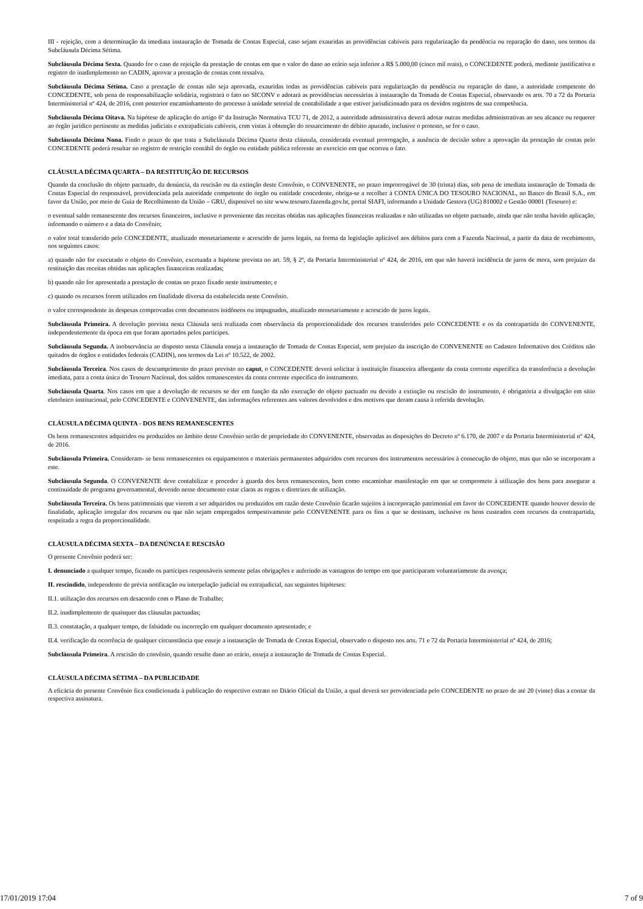III - rejeição, com a determinação da imediata instauração de Tomada de Contas Especial, caso sejam exauridas as providências cabíveis para regularização da pendência ou reparação do dano, nos termos da Subcláusula Décima Sétima.
Subcláusula Décima Sexta. Quando for o caso de rejeição da prestação de contas em que o valor do dano ao erário seja inferior a R$ 5.000,00 (cinco mil reais), o CONCEDENTE poderá, mediante justificativa e registro do inadimplemento no CADIN, aprovar a prestação de contas com ressalva.
Subcláusula Décima Sétima. Caso a prestação de contas não seja aprovada, exauridas todas as providências cabíveis para regularização da pendência ou reparação do dano, a autoridade competente do CONCEDENTE, sob pena de responsabilização solidária, registrará o fato no SICONV e adotará as providências necessárias à instauração da Tomada de Contas Especial, observando os arts. 70 a 72 da Portaria Interministerial nº 424, de 2016, com posterior encaminhamento do processo à unidade setorial de contabilidade a que estiver jurisdicionado para os devidos registros de sua competência.
Subcláusula Décima Oitava. Na hipótese de aplicação do artigo 6º da Instrução Normativa TCU 71, de 2012, a autoridade administrativa deverá adotar outras medidas administrativas ao seu alcance ou requerer ao órgão jurídico pertinente as medidas judiciais e extrajudiciais cabíveis, com vistas à obtenção do ressarcimento do débito apurado, inclusive o protesto, se for o caso.
Subcláusula Décima Nona. Findo o prazo de que trata a Subcláusula Décima Quarta desta cláusula, considerada eventual prorrogação, a ausência de decisão sobre a aprovação da prestação de contas pelo CONCEDENTE poderá resultar no registro de restrição contábil do órgão ou entidade pública referente ao exercício em que ocorreu o fato.
CLÁUSULA DÉCIMA QUARTA – DA RESTITUIÇÃO DE RECURSOS
Quando da conclusão do objeto pactuado, da denúncia, da rescisão ou da extinção deste Convênio, o CONVENENTE, no prazo improrrogável de 30 (trinta) dias, sob pena de imediata instauração de Tomada de Contas Especial do responsável, providenciada pela autoridade competente do órgão ou entidade concedente, obriga-se a recolher à CONTA ÚNICA DO TESOURO NACIONAL, no Banco do Brasil S.A., em favor da União, por meio de Guia de Recolhimento da União – GRU, disponível no site www.tesouro.fazenda.gov.br, portal SIAFI, informando a Unidade Gestora (UG) 810002 e Gestão 00001 (Tesouro) e:
o eventual saldo remanescente dos recursos financeiros, inclusive o proveniente das receitas obtidas nas aplicações financeiras realizadas e não utilizadas no objeto pactuado, ainda que não tenha havido aplicação, informando o número e a data do Convênio;
o valor total transferido pelo CONCEDENTE, atualizado monetariamente e acrescido de juros legais, na forma da legislação aplicável aos débitos para com a Fazenda Nacional, a partir da data de recebimento, nos seguintes casos:
a) quando não for executado o objeto do Convênio, excetuada a hipótese prevista no art. 59, § 2º, da Portaria Interministerial nº 424, de 2016, em que não haverá incidência de juros de mora, sem prejuízo da restituição das receitas obtidas nas aplicações financeiras realizadas;
b) quando não for apresentada a prestação de contas no prazo fixado neste instrumento; e
c) quando os recursos forem utilizados em finalidade diversa da estabelecida neste Convênio.
o valor correspondente às despesas comprovadas com documentos inidôneos ou impugnados, atualizado monetariamente e acrescido de juros legais.
Subcláusula Primeira. A devolução prevista nesta Cláusula será realizada com observância da proporcionalidade dos recursos transferidos pelo CONCEDENTE e os da contrapartida do CONVENENTE, independentemente da época em que foram aportados pelos partícipes.
Subcláusula Segunda. A inobservância ao disposto nesta Cláusula enseja a instauração de Tomada de Contas Especial, sem prejuízo da inscrição do CONVENENTE no Cadastro Informativo dos Créditos não quitados de órgãos e entidades federais (CADIN), nos termos da Lei nº 10.522, de 2002.
Subcláusula Terceira. Nos casos de descumprimento do prazo previsto no caput, o CONCEDENTE deverá solicitar à instituição financeira albergante da conta corrente específica da transferência a devolução imediata, para a conta única do Tesouro Nacional, dos saldos remanescentes da conta corrente específica do instrumento.
Subcláusula Quarta. Nos casos em que a devolução de recursos se der em função da não execução do objeto pactuado ou devido a extinção ou rescisão do instrumento, é obrigatória a divulgação em sítio eletrônico institucional, pelo CONCEDENTE e CONVENENTE, das informações referentes aos valores devolvidos e dos motivos que deram causa à referida devolução.
CLÁUSULA DÉCIMA QUINTA - DOS BENS REMANESCENTES
Os bens remanescentes adquiridos ou produzidos no âmbito deste Convênio serão de propriedade do CONVENENTE, observadas as disposições do Decreto nº 6.170, de 2007 e da Portaria Interministerial nº 424, de 2016.
Subcláusula Primeira. Consideram- se bens remanescentes os equipamentos e materiais permanentes adquiridos com recursos dos instrumentos necessários à consecução do objeto, mas que não se incorporam a este.
Subcláusula Segunda. O CONVENENTE deve contabilizar e proceder à guarda dos bens remanescentes, bem como encaminhar manifestação em que se compromete à utilização dos bens para assegurar a continuidade de programa governamental, devendo nesse documento estar claras as regras e diretrizes de utilização.
Subcláusula Terceira. Os bens patrimoniais que vierem a ser adquiridos ou produzidos em razão deste Convênio ficarão sujeitos à incorporação patrimonial em favor do CONCEDENTE quando houver desvio de finalidade, aplicação irregular dos recursos ou que não sejam empregados tempestivamente pelo CONVENENTE para os fins a que se destinam, inclusive os bens custeados com recursos da contrapartida, respeitada a regra da proporcionalidade.
CLÁUSULA DÉCIMA SEXTA – DA DENÚNCIA E RESCISÃO
O presente Convênio poderá ser:
I. denunciado a qualquer tempo, ficando os partícipes responsáveis somente pelas obrigações e auferindo as vantagens do tempo em que participaram voluntariamente da avença;
II. rescindido, independente de prévia notificação ou interpelação judicial ou extrajudicial, nas seguintes hipóteses:
II.1. utilização dos recursos em desacordo com o Plano de Trabalho;
II.2. inadimplemento de quaisquer das cláusulas pactuadas;
II.3. constatação, a qualquer tempo, de falsidade ou incorreção em qualquer documento apresentado; e
II.4. verificação da ocorrência de qualquer circunstância que enseje a instauração de Tomada de Contas Especial, observado o disposto nos arts. 71 e 72 da Portaria Interministerial nº 424, de 2016;
Subcláusula Primeira. A rescisão do convênio, quando resulte dano ao erário, enseja a instauração de Tomada de Contas Especial.
CLÁUSULA DÉCIMA SÉTIMA – DA PUBLICIDADE
A eficácia do presente Convênio fica condicionada à publicação do respectivo extrato no Diário Oficial da União, a qual deverá ser providenciada pelo CONCEDENTE no prazo de até 20 (vinte) dias a contar da respectiva assinatura.
17/01/2019 17:04 7 of 9